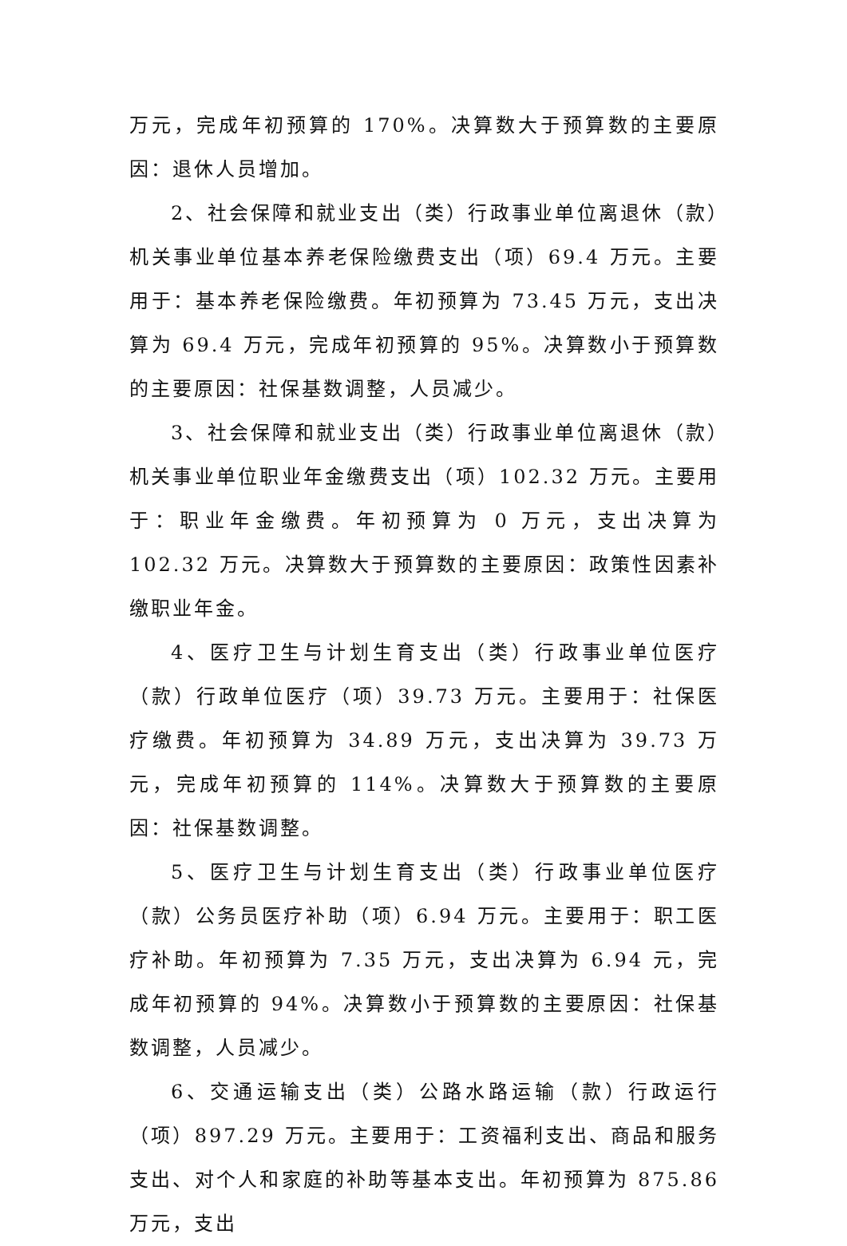万元，完成年初预算的 170%。决算数大于预算数的主要原因：退休人员增加。
2、社会保障和就业支出（类）行政事业单位离退休（款）机关事业单位基本养老保险缴费支出（项）69.4 万元。主要用于：基本养老保险缴费。年初预算为 73.45 万元，支出决算为 69.4 万元，完成年初预算的 95%。决算数小于预算数的主要原因：社保基数调整，人员减少。
3、社会保障和就业支出（类）行政事业单位离退休（款）机关事业单位职业年金缴费支出（项）102.32 万元。主要用于：职业年金缴费。年初预算为 0 万元，支出决算为 102.32 万元。决算数大于预算数的主要原因：政策性因素补缴职业年金。
4、医疗卫生与计划生育支出（类）行政事业单位医疗（款）行政单位医疗（项）39.73 万元。主要用于：社保医疗缴费。年初预算为 34.89 万元，支出决算为 39.73 万元，完成年初预算的 114%。决算数大于预算数的主要原因：社保基数调整。
5、医疗卫生与计划生育支出（类）行政事业单位医疗（款）公务员医疗补助（项）6.94 万元。主要用于：职工医疗补助。年初预算为 7.35 万元，支出决算为 6.94 元，完成年初预算的 94%。决算数小于预算数的主要原因：社保基数调整，人员减少。
6、交通运输支出（类）公路水路运输（款）行政运行（项）897.29 万元。主要用于：工资福利支出、商品和服务支出、对个人和家庭的补助等基本支出。年初预算为 875.86 万元，支出